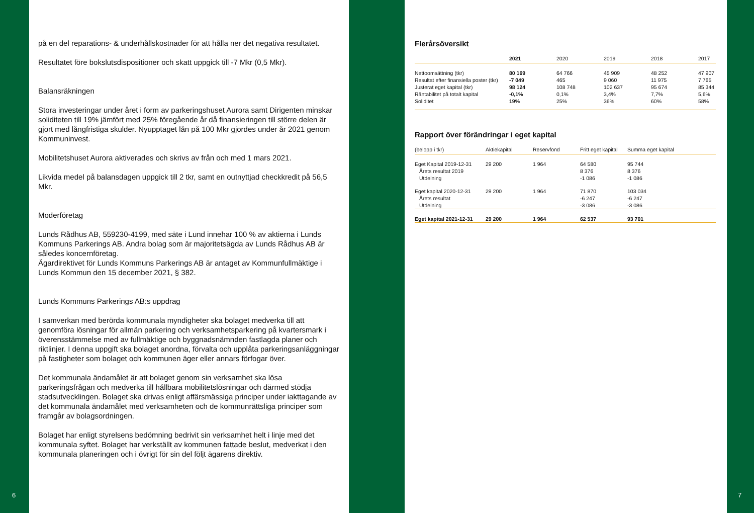6
på en del reparations- & underhållskostnader för att hålla ner det negativa resultatet.
Resultatet före bokslutsdispositioner och skatt uppgick till -7 Mkr (0,5 Mkr).
Balansräkningen
Stora investeringar under året i form av parkeringshuset Aurora samt Dirigenten minskar soliditeten till 19% jämfört med 25% föregående år då finansieringen till större delen är gjort med långfristiga skulder. Nyupptaget lån på 100 Mkr gjordes under år 2021 genom Kommuninvest.
Mobilitetshuset Aurora aktiverades och skrivs av från och med 1 mars 2021.
Likvida medel på balansdagen uppgick till 2 tkr, samt en outnyttjad checkkredit på 56,5 Mkr.
Moderföretag
Lunds Rådhus AB, 559230-4199, med säte i Lund innehar 100 % av aktierna i Lunds Kommuns Parkerings AB. Andra bolag som är majoritetsägda av Lunds Rådhus AB är således koncernföretag.
Ägardirektivet för Lunds Kommuns Parkerings AB är antaget av Kommunfullmäktige i Lunds Kommun den 15 december 2021, § 382.
Lunds Kommuns Parkerings AB:s uppdrag
I samverkan med berörda kommunala myndigheter ska bolaget medverka till att genomföra lösningar för allmän parkering och verksamhetsparkering på kvartersmark i överensstämmelse med av fullmäktige och byggnadsnämnden fastlagda planer och riktlinjer. I denna uppgift ska bolaget anordna, förvalta och upplåta parkeringsanläggningar på fastigheter som bolaget och kommunen äger eller annars förfogar över.
Det kommunala ändamålet är att bolaget genom sin verksamhet ska lösa parkeringsfrågan och medverka till hållbara mobilitetslösningar och därmed stödja stadsutvecklingen. Bolaget ska drivas enligt affärsmässiga principer under iakttagande av det kommunala ändamålet med verksamheten och de kommunrättsliga principer som framgår av bolagsordningen.
Bolaget har enligt styrelsens bedömning bedrivit sin verksamhet helt i linje med det kommunala syftet. Bolaget har verkställt av kommunen fattade beslut, medverkat i den kommunala planeringen och i övrigt för sin del följt ägarens direktiv.
Flerårsöversikt
| | 2021 | 2020 | 2019 | 2018 | 2017 |
| --- | --- | --- | --- | --- | --- |
| Nettoomsättning (tkr) | 80 169 | 64 766 | 45 909 | 48 252 | 47 907 |
| Resultat efter finansiella poster (tkr) | -7 049 | 465 | 9 060 | 11 975 | 7 765 |
| Justerat eget kapital (tkr) | 98 124 | 108 748 | 102 637 | 95 674 | 85 344 |
| Räntabilitet på totalt kapital | -0,1% | 0,1% | 3,4% | 7,7% | 5,6% |
| Soliditet | 19% | 25% | 36% | 60% | 58% |
Rapport över förändringar i eget kapital
| (belopp i tkr) | Aktiekapital | Reservfond | Fritt eget kapital | Summa eget kapital |
| --- | --- | --- | --- | --- |
| Eget Kapital 2019-12-31 | 29 200 | 1 964 | 64 580 | 95 744 |
| Årets resultat 2019 | | | 8 376 | 8 376 |
| Utdelning | | | -1 086 | -1 086 |
| Eget kapital 2020-12-31 | 29 200 | 1 964 | 71 870 | 103 034 |
| Årets resultat | | | -6 247 | -6 247 |
| Utdelning | | | -3 086 | -3 086 |
| Eget kapital 2021-12-31 | 29 200 | 1 964 | 62 537 | 93 701 |
7